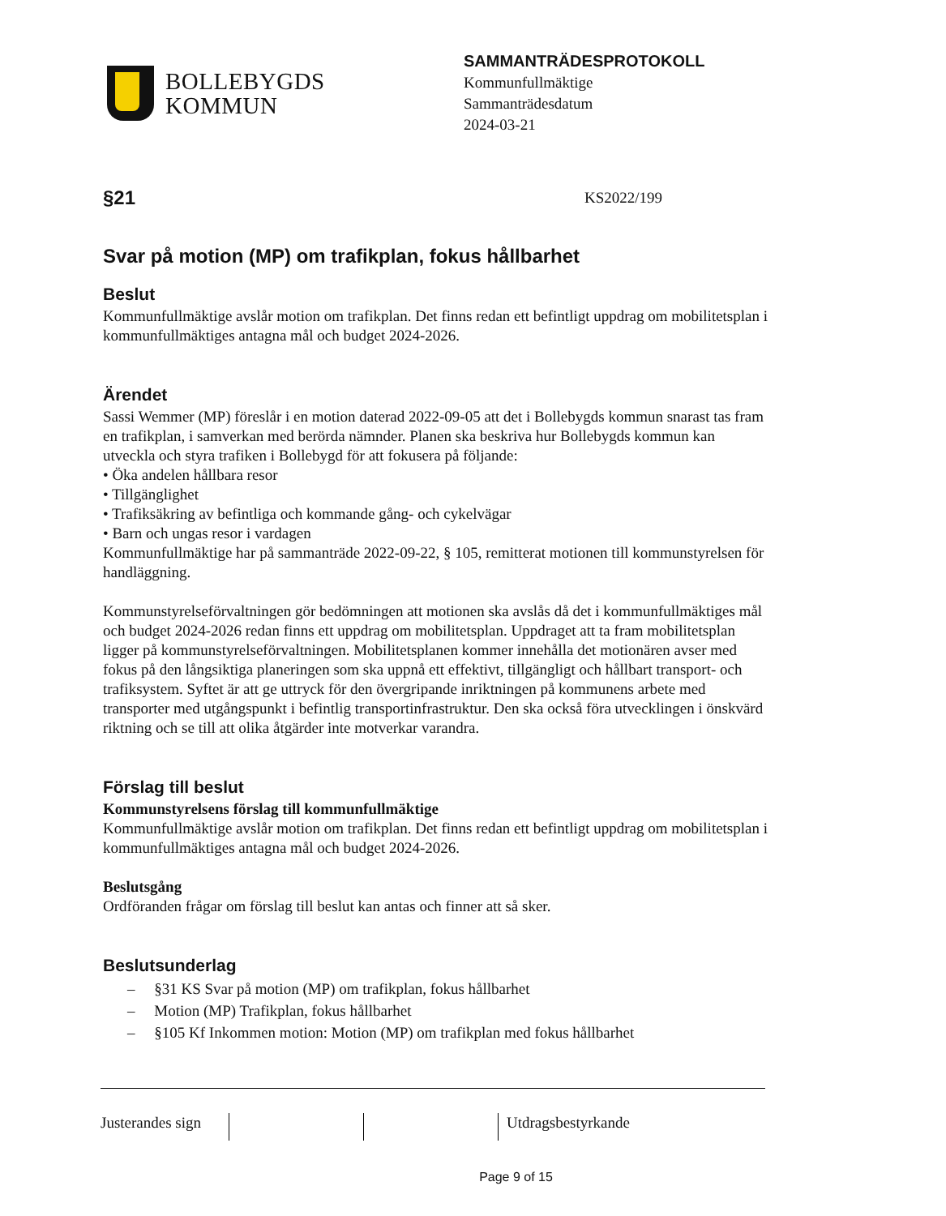BOLLEBYGDS
KOMMUN
SAMMANTRÄDESPROTOKOLL
Kommunfullmäktige
Sammanträdesdatum
2024-03-21
§21
KS2022/199
Svar på motion (MP) om trafikplan, fokus hållbarhet
Beslut
Kommunfullmäktige avslår motion om trafikplan. Det finns redan ett befintligt uppdrag om mobilitetsplan i kommunfullmäktiges antagna mål och budget 2024-2026.
Ärendet
Sassi Wemmer (MP) föreslår i en motion daterad 2022-09-05 att det i Bollebygds kommun snarast tas fram en trafikplan, i samverkan med berörda nämnder. Planen ska beskriva hur Bollebygds kommun kan utveckla och styra trafiken i Bollebygd för att fokusera på följande:
• Öka andelen hållbara resor
• Tillgänglighet
• Trafiksäkring av befintliga och kommande gång- och cykelvägar
• Barn och ungas resor i vardagen
Kommunfullmäktige har på sammanträde 2022-09-22, § 105, remitterat motionen till kommunstyrelsen för handläggning.
Kommunstyrelseförvaltningen gör bedömningen att motionen ska avslås då det i kommunfullmäktiges mål och budget 2024-2026 redan finns ett uppdrag om mobilitetsplan. Uppdraget att ta fram mobilitetsplan ligger på kommunstyrelseförvaltningen. Mobilitetsplanen kommer innehålla det motionären avser med fokus på den långsiktiga planeringen som ska uppnå ett effektivt, tillgängligt och hållbart transport- och trafiksystem. Syftet är att ge uttryck för den övergripande inriktningen på kommunens arbete med transporter med utgångspunkt i befintlig transportinfrastruktur. Den ska också föra utvecklingen i önskvärd riktning och se till att olika åtgärder inte motverkar varandra.
Förslag till beslut
Kommunstyrelsens förslag till kommunfullmäktige
Kommunfullmäktige avslår motion om trafikplan. Det finns redan ett befintligt uppdrag om mobilitetsplan i kommunfullmäktiges antagna mål och budget 2024-2026.
Beslutsgång
Ordföranden frågar om förslag till beslut kan antas och finner att så sker.
Beslutsunderlag
– §31 KS Svar på motion (MP) om trafikplan, fokus hållbarhet
– Motion (MP) Trafikplan, fokus hållbarhet
– §105 Kf Inkommen motion: Motion (MP) om trafikplan med fokus hållbarhet
Justerandes sign
Utdragsbestyrkande
Page 9 of 15